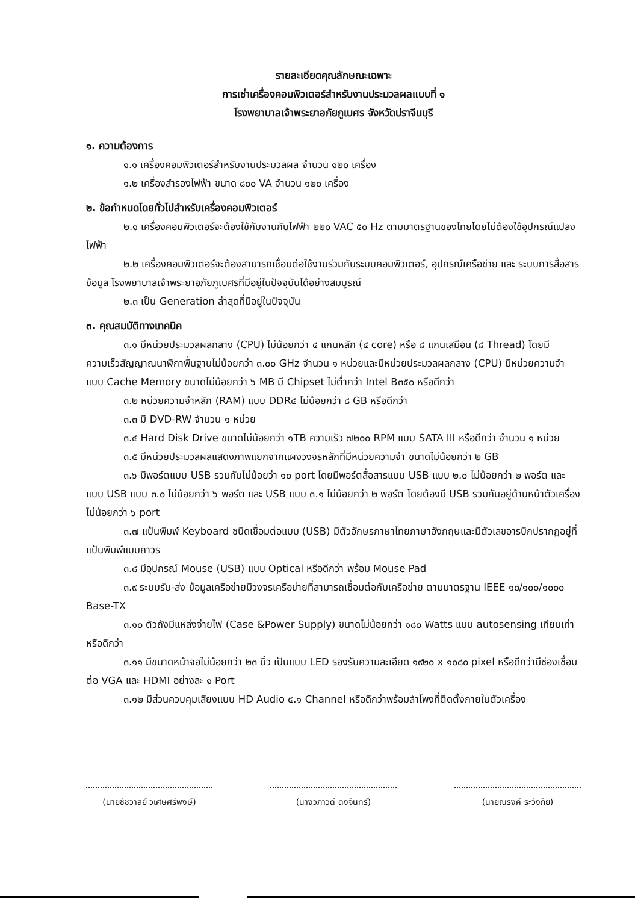รายละเอียดคุณลักษณะเฉพาะ
การเช่าเครื่องคอมพิวเตอร์สำหรับงานประมวลผลแบบที่ ๑
โรงพยาบาลเจ้าพระยาอภัยภูเบศร จังหวัดปราจีนบุรี
๑. ความต้องการ
๑.๑ เครื่องคอมพิวเตอร์สำหรับงานประมวลผล จำนวน ๑๒๐ เครื่อง
๑.๒ เครื่องสำรองไฟฟ้า ขนาด ๘๐๐ VA จำนวน ๑๒๐ เครื่อง
๒. ข้อกำหนดโดยทั่วไปสำหรับเครื่องคอมพิวเตอร์
๒.๑ เครื่องคอมพิวเตอร์จะต้องใช้กับงานกับไฟฟ้า ๒๒๐ VAC ๕๐ Hz ตามมาตรฐานของไทยโดยไม่ต้องใช้อุปกรณ์แปลงไฟฟ้า
๒.๒ เครื่องคอมพิวเตอร์จะต้องสามารถเชื่อมต่อใช้งานร่วมกับระบบคอมพิวเตอร์, อุปกรณ์เครือข่าย และ ระบบการสื่อสารข้อมูล โรงพยาบาลเจ้าพระยาอภัยภูเบศรที่มีอยู่ในปัจจุบันได้อย่างสมบูรณ์
๒.๓ เป็น Generation ล่าสุดที่มีอยู่ในปัจจุบัน
๓. คุณสมบัติทางเทคนิค
๓.๑ มีหน่วยประมวลผลกลาง (CPU) ไม่น้อยกว่า ๔ แกนหลัก (๔ core) หรือ ๘ แกนเสมือน (๘ Thread) โดยมีความเร็วสัญญาณนาฬิกาพื้นฐานไม่น้อยกว่า ๓.๐๐ GHz จำนวน ๑ หน่วยและมีหน่วยประมวลผลกลาง (CPU) มีหน่วยความจำแบบ Cache Memory ขนาดไม่น้อยกว่า ๖ MB มี Chipset ไม่ต่ำกว่า Intel B๓๕๐ หรือดีกว่า
๓.๒ หน่วยความจำหลัก (RAM) แบบ DDR๔ ไม่น้อยกว่า ๘ GB หรือดีกว่า
๓.๓ มี DVD-RW จำนวน ๑ หน่วย
๓.๔ Hard Disk Drive ขนาดไม่น้อยกว่า ๑TB ความเร็ว ๗๒๐๐ RPM แบบ SATA III หรือดีกว่า จำนวน ๑ หน่วย
๓.๕ มีหน่วยประมวลผลแสดงภาพแยกจากแผงวงจรหลักที่มีหน่วยความจำ ขนาดไม่น้อยกว่า ๒ GB
๓.๖ มีพอร์ตแบบ USB รวมกันไม่น้อยว่า ๑๐ port โดยมีพอร์ตสื่อสารแบบ USB แบบ ๒.๐ ไม่น้อยกว่า ๒ พอร์ต และแบบ USB แบบ ๓.๐ ไม่น้อยกว่า ๖ พอร์ต และ USB แบบ ๓.๑ ไม่น้อยกว่า ๒ พอร์ต โดยต้องมี USB รวมกันอยู่ด้านหน้าตัวเครื่องไม่น้อยกว่า ๖ port
๓.๗ แป้นพิมพ์ Keyboard ชนิดเชื่อมต่อแบบ (USB) มีตัวอักษรภาษาไทยภาษาอังกฤษและมีตัวเลขอารบิกปรากฏอยู่ที่แป้นพิมพ์แบบถาวร
๓.๘ มีอุปกรณ์ Mouse (USB) แบบ Optical หรือดีกว่า พร้อม Mouse Pad
๓.๙ ระบบรับ-ส่ง ข้อมูลเครือข่ายมีวงจรเครือข่ายที่สามารถเชื่อมต่อกับเครือข่าย ตามมาตรฐาน IEEE ๑๐/๑๐๐/๑๐๐๐ Base-TX
๓.๑๐ ตัวถังมีแหล่งจ่ายไฟ (Case &Power Supply) ขนาดไม่น้อยกว่า ๑๘๐ Watts แบบ autosensing เทียบเท่าหรือดีกว่า
๓.๑๑ มีขนาดหน้าจอไม่น้อยกว่า ๒๓ นิ้ว เป็นแบบ LED รองรับความละเอียด ๑๙๒๐ x ๑๐๘๐ pixel หรือดีกว่ามีช่องเชื่อมต่อ VGA และ HDMI อย่างละ ๑ Port
๓.๑๒ มีส่วนควบคุมเสียงแบบ HD Audio ๕.๑ Channel หรือดีกว่าพร้อมลำโพงที่ติดตั้งภายในตัวเครื่อง
(นายชัชวาลย์ วิเศษศรีพงษ์)
(นางวิภาวดี ดงจันทร์) (นายณรงค์ ระวังภัย)